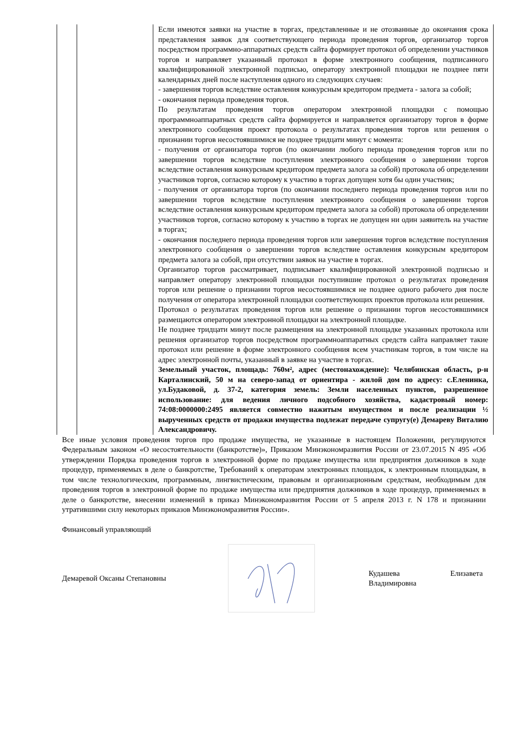| | | Если имеются заявки на участие в торгах, представленные и не отозванные до окончания срока представления заявок для соответствующего периода проведения торгов, организатор торгов посредством программно-аппаратных средств сайта формирует протокол об определении участников торгов и направляет указанный протокол в форме электронного сообщения, подписанного квалифицированной электронной подписью, оператору электронной площадки не позднее пяти календарных дней после наступления одного из следующих случаев: - завершения торгов вследствие оставления конкурсным кредитором предмета - залога за собой; - окончания периода проведения торгов. По результатам проведения торгов оператором электронной площадки с помощью программноаппаратных средств сайта формируется и направляется организатору торгов в форме электронного сообщения проект протокола о результатах проведения торгов или решения о признании торгов несостоявшимися не позднее тридцати минут с момента: - получения от организатора торгов (по окончании любого периода проведения торгов или по завершении торгов вследствие поступления электронного сообщения о завершении торгов вследствие оставления конкурсным кредитором предмета залога за собой) протокола об определении участников торгов, согласно которому к участию в торгах допущен хотя бы один участник; - получения от организатора торгов (по окончании последнего периода проведения торгов или по завершении торгов вследствие поступления электронного сообщения о завершении торгов вследствие оставления конкурсным кредитором предмета залога за собой) протокола об определении участников торгов, согласно которому к участию в торгах не допущен ни один заявитель на участие в торгах; - окончания последнего периода проведения торгов или завершения торгов вследствие поступления электронного сообщения о завершении торгов вследствие оставления конкурсным кредитором предмета залога за собой, при отсутствии заявок на участие в торгах. Организатор торгов рассматривает, подписывает квалифицированной электронной подписью и направляет оператору электронной площадки поступившие протокол о результатах проведения торгов или решение о признании торгов несостоявшимися не позднее одного рабочего дня после получения от оператора электронной площадки соответствующих проектов протокола или решения. Протокол о результатах проведения торгов или решение о признании торгов несостоявшимися размещаются оператором электронной площадки на электронной площадке. Не позднее тридцати минут после размещения на электронной площадке указанных протокола или решения организатор торгов посредством программноаппаратных средств сайта направляет такие протокол или решение в форме электронного сообщения всем участникам торгов, в том числе на адрес электронной почты, указанный в заявке на участие в торгах. Земельный участок, площадь: 760м², адрес (местонахождение): Челябинская область, р-н Карталинский, 50 м на северо-запад от ориентира - жилой дом по адресу: с.Еленинка, ул.Будаковой, д. 37-2, категория земель: Земли населенных пунктов, разрешенное использование: для ведения личного подсобного хозяйства, кадастровый номер: 74:08:0000000:2495 является совместно нажитым имуществом и после реализации ½ вырученных средств от продажи имущества подлежат передаче супругу(е) Демареву Виталию Александровичу. |
Все иные условия проведения торгов про продаже имущества, не указанные в настоящем Положении, регулируются Федеральным законом «О несостоятельности (банкротстве)», Приказом Минэкономразвития России от 23.07.2015 N 495 «Об утверждении Порядка проведения торгов в электронной форме по продаже имущества или предприятия должников в ходе процедур, применяемых в деле о банкротстве, Требований к операторам электронных площадок, к электронным площадкам, в том числе технологическим, программным, лингвистическим, правовым и организационным средствам, необходимым для проведения торгов в электронной форме по продаже имущества или предприятия должников в ходе процедур, применяемых в деле о банкротстве, внесении изменений в приказ Минэкономразвития России от 5 апреля 2013 г. N 178 и признании утратившими силу некоторых приказов Минэкономразвития России».
Финансовый управляющий
Демаревой Оксаны Степановны
Кудашева Елизавета Владимировна